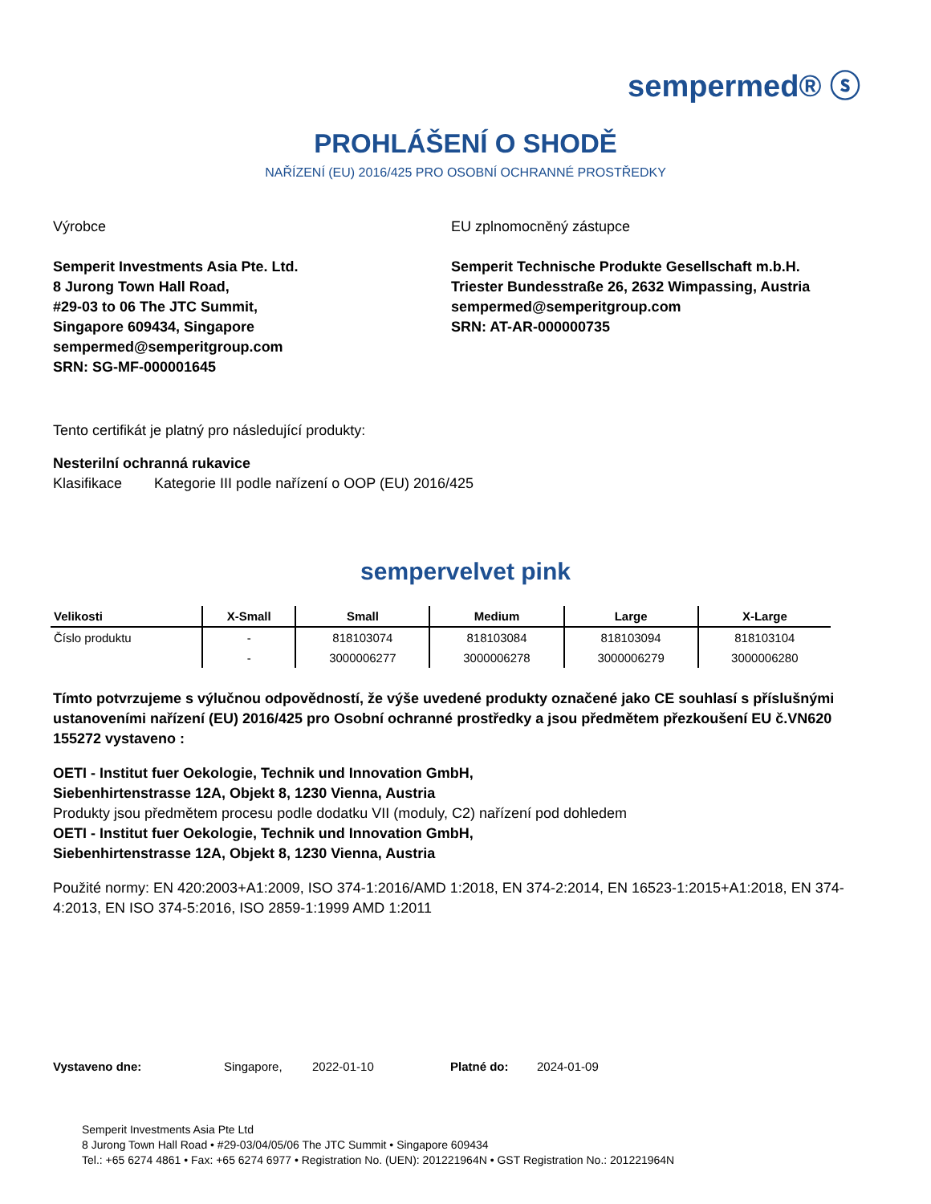sempermed® ⓢ
PROHLÁŠENÍ O SHODĚ
NAŘÍZENÍ (EU) 2016/425 PRO OSOBNÍ OCHRANNÉ PROSTŘEDKY
Výrobce
Semperit Investments Asia Pte. Ltd.
8 Jurong Town Hall Road,
#29-03 to 06 The JTC Summit,
Singapore 609434, Singapore
sempermed@semperitgroup.com
SRN: SG-MF-000001645
EU zplnomocněný zástupce
Semperit Technische Produkte Gesellschaft m.b.H.
Triester Bundesstraße 26, 2632 Wimpassing, Austria
sempermed@semperitgroup.com
SRN: AT-AR-000000735
Tento certifikát je platný pro následující produkty:
Nesterilní ochranná rukavice
Klasifikace Kategorie III podle nařízení o OOP (EU) 2016/425
sempervelvet pink
| Velikosti | X-Small | Small | Medium | Large | X-Large |
| --- | --- | --- | --- | --- | --- |
| Číslo produktu | - | 818103074 | 818103084 | 818103094 | 818103104 |
| | - | 3000006277 | 3000006278 | 3000006279 | 3000006280 |
Tímto potvrzujeme s výlučnou odpovědností, že výše uvedené produkty označené jako CE souhlasí s příslušnými ustanoveními nařízení (EU) 2016/425 pro Osobní ochranné prostředky a jsou předmětem přezkoušení EU č.VN620 155272 vystaveno :
OETI - Institut fuer Oekologie, Technik und Innovation GmbH,
Siebenhirtenstrasse 12A, Objekt 8, 1230 Vienna, Austria
Produkty jsou předmětem procesu podle dodatku VII (moduly, C2) nařízení pod dohledem
OETI - Institut fuer Oekologie, Technik und Innovation GmbH,
Siebenhirtenstrasse 12A, Objekt 8, 1230 Vienna, Austria
Použité normy: EN 420:2003+A1:2009, ISO 374-1:2016/AMD 1:2018, EN 374-2:2014, EN 16523-1:2015+A1:2018, EN 374-4:2013, EN ISO 374-5:2016, ISO 2859-1:1999 AMD 1:2011
Vystaveno dne: Singapore, 2022-01-10 Platné do: 2024-01-09
Semperit Investments Asia Pte Ltd
8 Jurong Town Hall Road • #29-03/04/05/06 The JTC Summit • Singapore 609434
Tel.: +65 6274 4861 • Fax: +65 6274 6977 • Registration No. (UEN): 201221964N • GST Registration No.: 201221964N